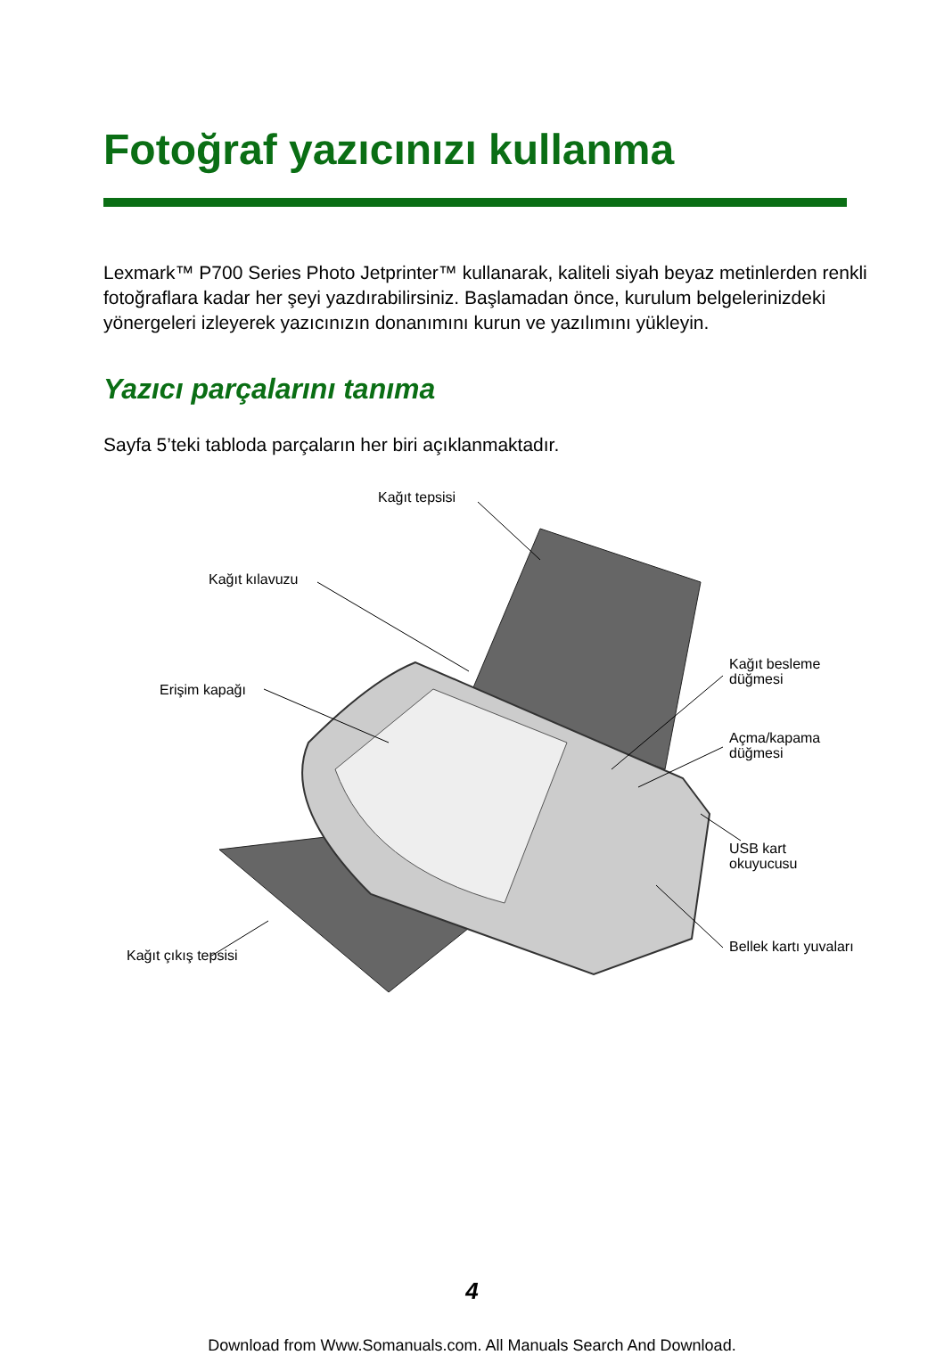Fotoğraf yazıcınızı kullanma
Lexmark™ P700 Series Photo Jetprinter™ kullanarak, kaliteli siyah beyaz metinlerden renkli fotoğraflara kadar her şeyi yazdırabilirsiniz. Başlamadan önce, kurulum belgelerinizdeki yönergeleri izleyerek yazıcınızın donanımını kurun ve yazılımını yükleyin.
Yazıcı parçalarını tanıma
Sayfa 5’teki tabloda parçaların her biri açıklanmaktadır.
Kağıt tepsisi
Kağıt kılavuzu
Erişim kapağı
Kağıt çıkış tepsisi
Kağıt besleme
düğmesi
Açma/kapama
düğmesi
USB kart
okuyucusu
Bellek kartı yuvaları
4
Download from Www.Somanuals.com. All Manuals Search And Download.